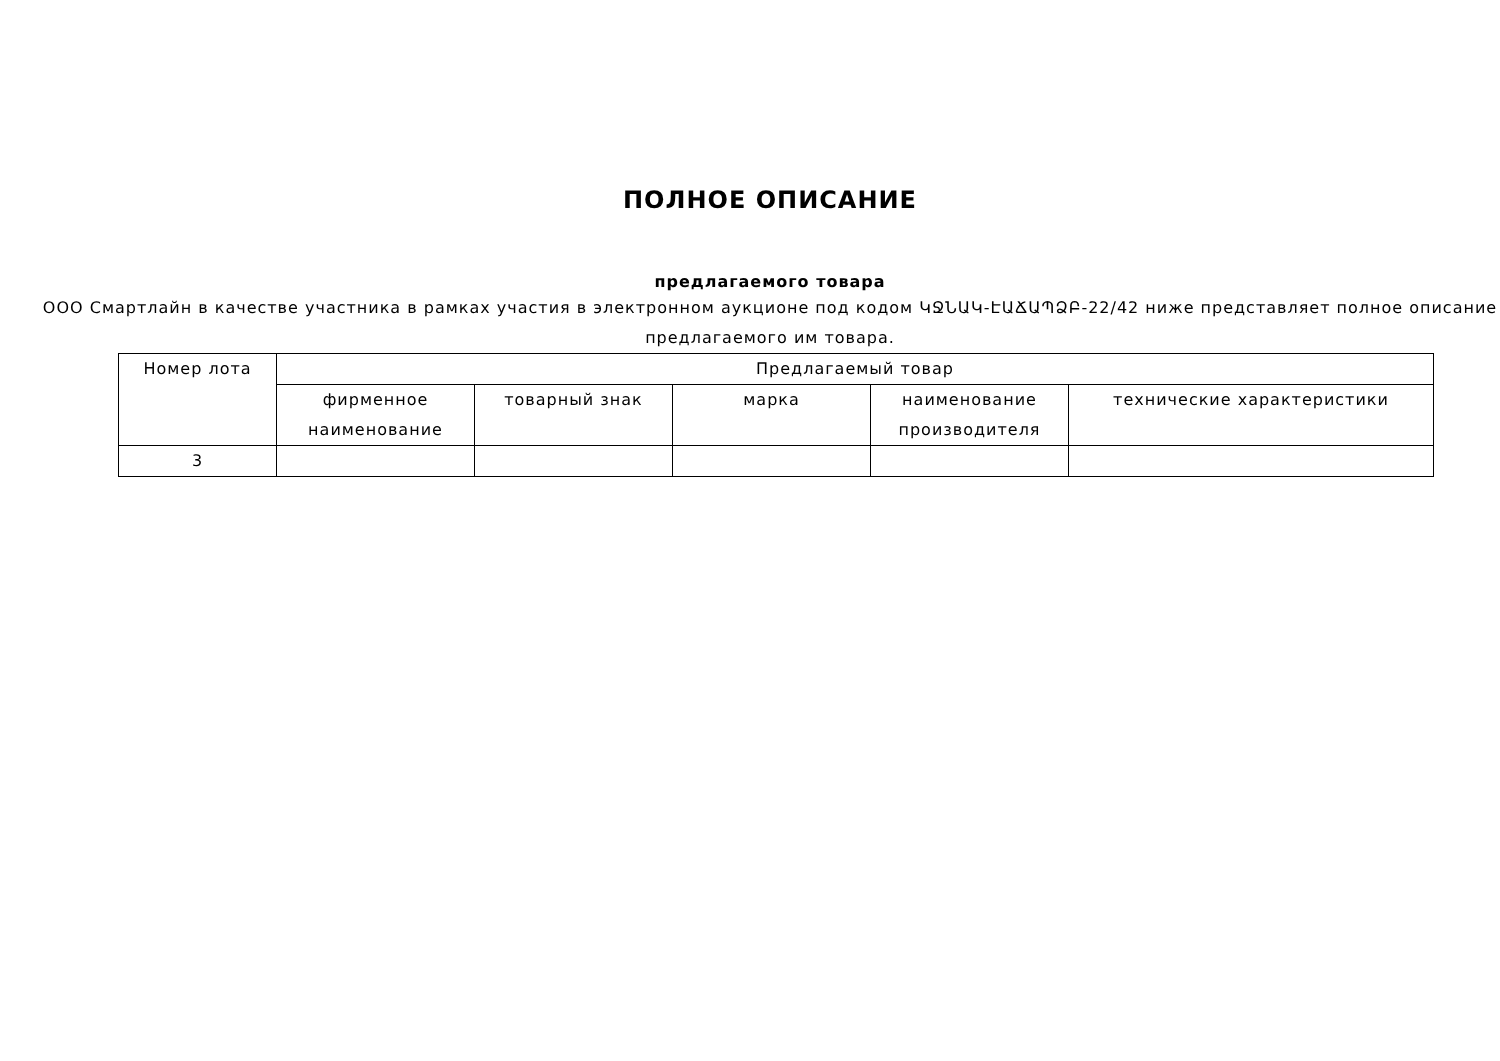ПОЛНОЕ ОПИСАНИЕ
предлагаемого товара
ООО Смартлайн в качестве участника в рамках участия в электронном аукционе под кодом ԿՋՆԱԿ-ԷԱՃԱՊՁԲ-22/42 ниже представляет полное описание предлагаемого им товара.
| Номер лота | Предлагаемый товар | | | | |
| --- | --- | --- | --- | --- | --- |
| | фирменное наименование | товарный знак | марка | наименование производителя | технические характеристики |
| 3 | | | | | |